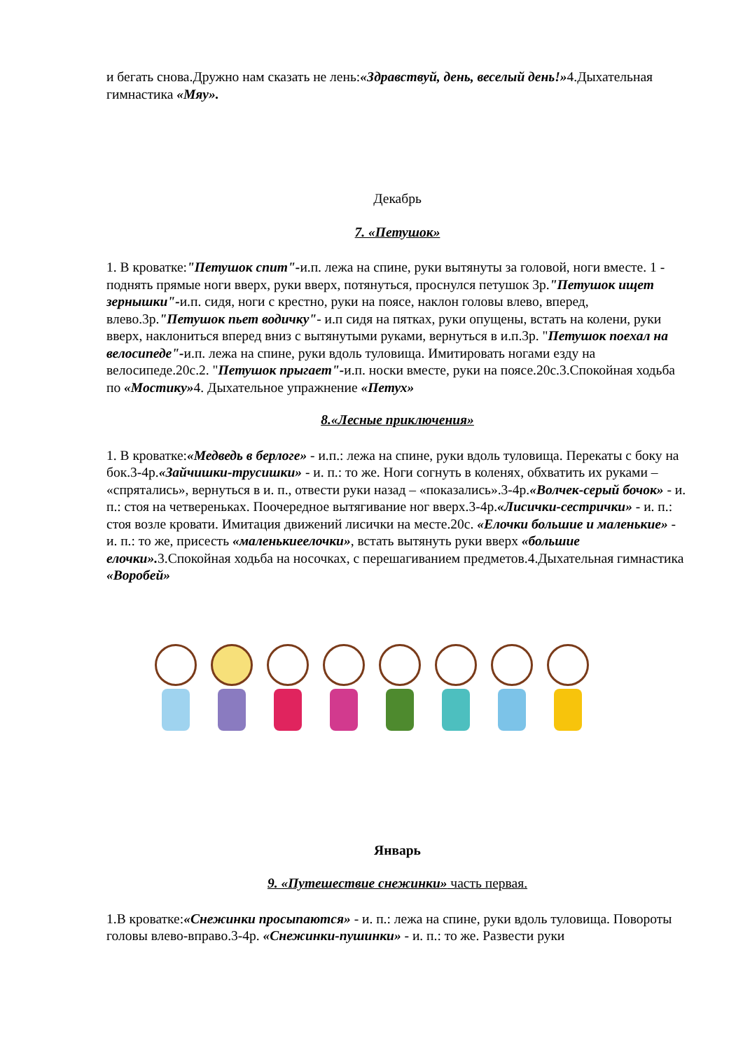и бегать снова.Дружно нам сказать не лень:«Здравствуй, день, веселый день!»4.Дыхательная гимнастика «Мяу».
Декабрь
7. «Петушок»
1. В кроватке:"Петушок спит"-и.п. лежа на спине, руки вытянуты за головой, ноги вместе. 1 - поднять прямые ноги вверх, руки вверх, потянуться, проснулся петушок 3р."Петушок ищет зернышки"-и.п. сидя, ноги с крестно, руки на поясе, наклон головы влево, вперед, влево.3р."Петушок пьет водичку"- и.п сидя на пятках, руки опущены, встать на колени, руки вверх, наклониться вперед вниз с вытянутыми руками, вернуться в и.п.3р. "Петушок поехал на велосипеде"-и.п. лежа на спине, руки вдоль туловища. Имитировать ногами езду на велосипеде.20с.2. "Петушок прыгает"-и.п. носки вместе, руки на поясе.20с.3.Спокойная ходьба по «Мостику»4. Дыхательное упражнение «Петух»
8.«Лесные приключения»
1. В кроватке:«Медведь в берлоге» - и.п.: лежа на спине, руки вдоль туловища. Перекаты с боку на бок.3-4р.«Зайчишки-трусишки» - и. п.: то же. Ноги согнуть в коленях, обхватить их руками – «спрятались», вернуться в и. п., отвести руки назад – «показались».3-4р.«Волчек-серый бочок» - и. п.: стоя на четвереньках. Поочередное вытягивание ног вверх.3-4р.«Лисички-сестрички» - и. п.: стоя возле кровати. Имитация движений лисички на месте.20с. «Елочки большие и маленькие» - и. п.: то же, присесть «маленькиеелочки», встать вытянуть руки вверх «большие елочки». 3.Спокойная ходьба на носочках, с перешагиванием предметов.4.Дыхательная гимнастика «Воробей»
Январь
9. «Путешествие снежинки» часть первая.
1.В кроватке:«Снежинки просыпаются» - и. п.: лежа на спине, руки вдоль туловища. Повороты головы влево-вправо.3-4р. «Снежинки-пушинки» - и. п.: то же. Развести руки